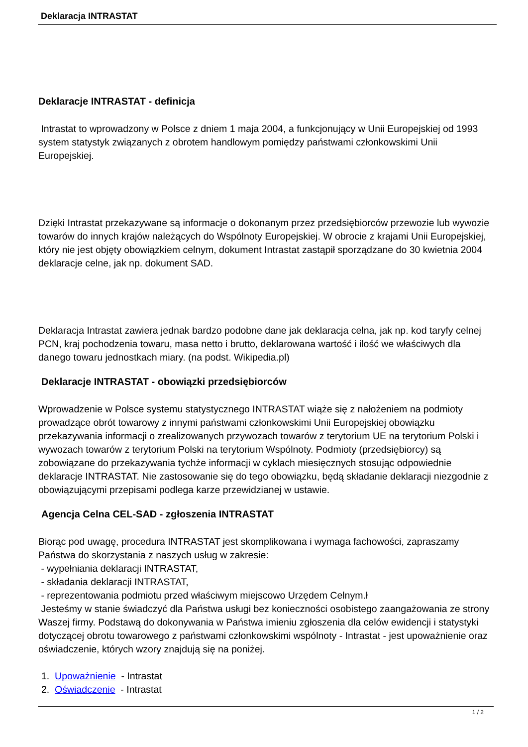Deklaracja INTRASTAT
Deklaracje INTRASTAT - definicja
Intrastat to wprowadzony w Polsce z dniem 1 maja 2004, a funkcjonujący w Unii Europejskiej od 1993 system statystyk związanych z obrotem handlowym pomiędzy państwami członkowskimi Unii Europejskiej.
Dzięki Intrastat przekazywane są informacje o dokonanym przez przedsiębiorców przewozie lub wywozie towarów do innych krajów należących do Wspólnoty Europejskiej. W obrocie z krajami Unii Europejskiej, który nie jest objęty obowiązkiem celnym, dokument Intrastat zastąpił sporządzane do 30 kwietnia 2004 deklaracje celne, jak np. dokument SAD.
Deklaracja Intrastat zawiera jednak bardzo podobne dane jak deklaracja celna, jak np. kod taryfy celnej PCN, kraj pochodzenia towaru, masa netto i brutto, deklarowana wartość i ilość we właściwych dla danego towaru jednostkach miary. (na podst. Wikipedia.pl)
Deklaracje INTRASTAT - obowiązki przedsiębiorców
Wprowadzenie w Polsce systemu statystycznego INTRASTAT wiąże się z nałożeniem na podmioty prowadzące obrót towarowy z innymi państwami członkowskimi Unii Europejskiej obowiązku przekazywania informacji o zrealizowanych przywozach towarów z terytorium UE na terytorium Polski i wywozach towarów z terytorium Polski na terytorium Wspólnoty. Podmioty (przedsiębiorcy) są zobowiązane do przekazywania tychże informacji w cyklach miesięcznych stosując odpowiednie deklaracje INTRASTAT. Nie zastosowanie się do tego obowiązku, będą składanie deklaracji niezgodnie z obowiązującymi przepisami podlega karze przewidzianej w ustawie.
Agencja Celna CEL-SAD - zgłoszenia INTRASTAT
Biorąc pod uwagę, procedura INTRASTAT jest skomplikowana i wymaga fachowości, zapraszamy Państwa do skorzystania z naszych usług w zakresie:
- wypełniania deklaracji INTRASTAT,
- składania deklaracji INTRASTAT,
- reprezentowania podmiotu przed właściwym miejscowo Urzędem Celnym.ł
Jesteśmy w stanie świadczyć dla Państwa usługi bez konieczności osobistego zaangażowania ze strony Waszej firmy. Podstawą do dokonywania w Państwa imieniu zgłoszenia dla celów ewidencji i statystyki dotyczącej obrotu towarowego z państwami członkowskimi wspólnoty - Intrastat - jest upoważnienie oraz oświadczenie, których wzory znajdują się na poniżej.
1. Upoważnienie - Intrastat
2. Oświadczenie - Intrastat
1 / 2